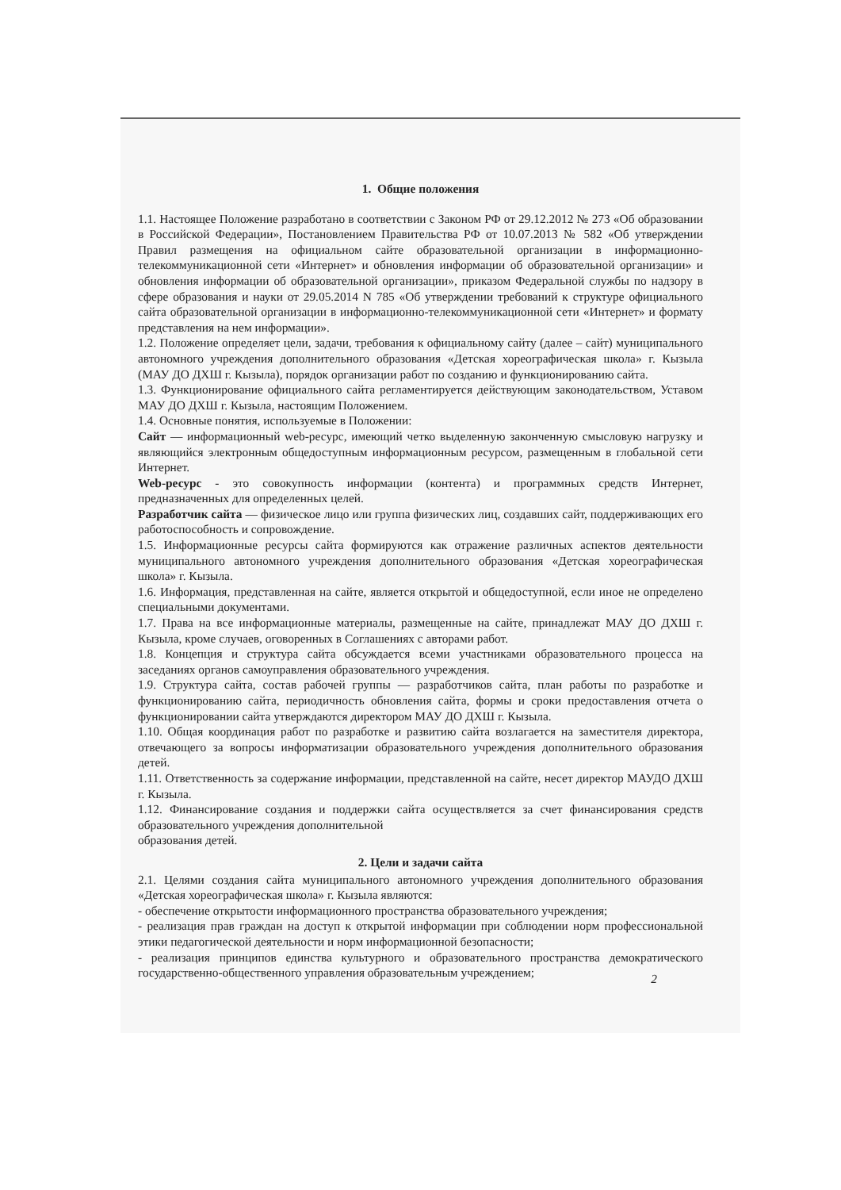1. Общие положения
1.1. Настоящее Положение разработано в соответствии с Законом РФ от 29.12.2012 № 273 «Об образовании в Российской Федерации», Постановлением Правительства РФ от 10.07.2013 № 582 «Об утверждении Правил размещения на официальном сайте образовательной организации в информационно-телекоммуникационной сети «Интернет» и обновления информации об образовательной организации» и обновления информации об образовательной организации», приказом Федеральной службы по надзору в сфере образования и науки от 29.05.2014 N 785 «Об утверждении требований к структуре официального сайта образовательной организации в информационно-телекоммуникационной сети «Интернет» и формату представления на нем информации».
1.2. Положение определяет цели, задачи, требования к официальному сайту (далее – сайт) муниципального автономного учреждения дополнительного образования «Детская хореографическая школа» г. Кызыла (МАУ ДО ДХШ г. Кызыла), порядок организации работ по созданию и функционированию сайта.
1.3. Функционирование официального сайта регламентируется действующим законодательством, Уставом МАУ ДО ДХШ г. Кызыла, настоящим Положением.
1.4. Основные понятия, используемые в Положении:
Сайт — информационный web-ресурс, имеющий четко выделенную законченную смысловую нагрузку и являющийся электронным общедоступным информационным ресурсом, размещенным в глобальной сети Интернет.
Web-ресурс - это совокупность информации (контента) и программных средств Интернет, предназначенных для определенных целей.
Разработчик сайта — физическое лицо или группа физических лиц, создавших сайт, поддерживающих его работоспособность и сопровождение.
1.5. Информационные ресурсы сайта формируются как отражение различных аспектов деятельности муниципального автономного учреждения дополнительного образования «Детская хореографическая школа» г. Кызыла.
1.6. Информация, представленная на сайте, является открытой и общедоступной, если иное не определено специальными документами.
1.7. Права на все информационные материалы, размещенные на сайте, принадлежат МАУ ДО ДХШ г. Кызыла, кроме случаев, оговоренных в Соглашениях с авторами работ.
1.8. Концепция и структура сайта обсуждается всеми участниками образовательного процесса на заседаниях органов самоуправления образовательного учреждения.
1.9. Структура сайта, состав рабочей группы — разработчиков сайта, план работы по разработке и функционированию сайта, периодичность обновления сайта, формы и сроки предоставления отчета о функционировании сайта утверждаются директором МАУ ДО ДХШ г. Кызыла.
1.10. Общая координация работ по разработке и развитию сайта возлагается на заместителя директора, отвечающего за вопросы информатизации образовательного учреждения дополнительного образования детей.
1.11. Ответственность за содержание информации, представленной на сайте, несет директор МАУДО ДХШ г. Кызыла.
1.12. Финансирование создания и поддержки сайта осуществляется за счет финансирования средств образовательного учреждения дополнительной
образования детей.
2. Цели и задачи сайта
2.1. Целями создания сайта муниципального автономного учреждения дополнительного образования «Детская хореографическая школа» г. Кызыла являются:
- обеспечение открытости информационного пространства образовательного учреждения;
- реализация прав граждан на доступ к открытой информации при соблюдении норм профессиональной этики педагогической деятельности и норм информационной безопасности;
- реализация принципов единства культурного и образовательного пространства демократического государственно-общественного управления образовательным учреждением;
2